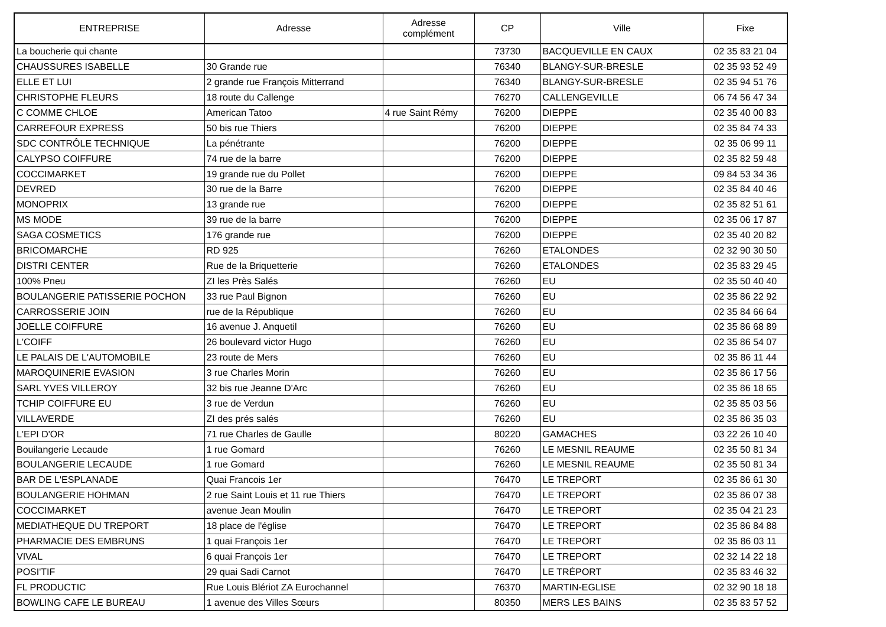| ENTREPRISE | Adresse | Adresse complément | CP | Ville | Fixe |
| --- | --- | --- | --- | --- | --- |
| La boucherie qui chante | | | 73730 | BACQUEVILLE EN CAUX | 02 35 83 21 04 |
| CHAUSSURES ISABELLE | 30 Grande rue | | 76340 | BLANGY-SUR-BRESLE | 02 35 93 52 49 |
| ELLE ET LUI | 2 grande rue François Mitterrand | | 76340 | BLANGY-SUR-BRESLE | 02 35 94 51 76 |
| CHRISTOPHE FLEURS | 18 route du Callenge | | 76270 | CALLENGEVILLE | 06 74 56 47 34 |
| C COMME CHLOE | American Tatoo | 4 rue Saint Rémy | 76200 | DIEPPE | 02 35 40 00 83 |
| CARREFOUR EXPRESS | 50 bis rue Thiers | | 76200 | DIEPPE | 02 35 84 74 33 |
| SDC CONTRÔLE TECHNIQUE | La pénétrante | | 76200 | DIEPPE | 02 35 06 99 11 |
| CALYPSO COIFFURE | 74 rue de la barre | | 76200 | DIEPPE | 02 35 82 59 48 |
| COCCIMARKET | 19 grande rue du Pollet | | 76200 | DIEPPE | 09 84 53 34 36 |
| DEVRED | 30 rue de la Barre | | 76200 | DIEPPE | 02 35 84 40 46 |
| MONOPRIX | 13 grande rue | | 76200 | DIEPPE | 02 35 82 51 61 |
| MS MODE | 39 rue de la barre | | 76200 | DIEPPE | 02 35 06 17 87 |
| SAGA COSMETICS | 176 grande rue | | 76200 | DIEPPE | 02 35 40 20 82 |
| BRICOMARCHE | RD 925 | | 76260 | ETALONDES | 02 32 90 30 50 |
| DISTRI CENTER | Rue de la Briquetterie | | 76260 | ETALONDES | 02 35 83 29 45 |
| 100% Pneu | ZI les Près Salés | | 76260 | EU | 02 35 50 40 40 |
| BOULANGERIE PATISSERIE POCHON | 33 rue Paul Bignon | | 76260 | EU | 02 35 86 22 92 |
| CARROSSERIE JOIN | rue de la République | | 76260 | EU | 02 35 84 66 64 |
| JOELLE COIFFURE | 16 avenue J. Anquetil | | 76260 | EU | 02 35 86 68 89 |
| L'COIFF | 26 boulevard victor Hugo | | 76260 | EU | 02 35 86 54 07 |
| LE PALAIS DE L'AUTOMOBILE | 23 route de Mers | | 76260 | EU | 02 35 86 11 44 |
| MAROQUINERIE EVASION | 3 rue Charles Morin | | 76260 | EU | 02 35 86 17 56 |
| SARL YVES VILLEROY | 32 bis rue Jeanne D'Arc | | 76260 | EU | 02 35 86 18 65 |
| TCHIP COIFFURE EU | 3 rue de Verdun | | 76260 | EU | 02 35 85 03 56 |
| VILLAVERDE | ZI des prés salés | | 76260 | EU | 02 35 86 35 03 |
| L'EPI D'OR | 71 rue Charles de Gaulle | | 80220 | GAMACHES | 03 22 26 10 40 |
| Bouilangerie Lecaude | 1 rue Gomard | | 76260 | LE MESNIL REAUME | 02 35 50 81 34 |
| BOULANGERIE LECAUDE | 1 rue Gomard | | 76260 | LE MESNIL REAUME | 02 35 50 81 34 |
| BAR DE L'ESPLANADE | Quai Francois 1er | | 76470 | LE TREPORT | 02 35 86 61 30 |
| BOULANGERIE HOHMAN | 2 rue Saint Louis et 11 rue Thiers | | 76470 | LE TREPORT | 02 35 86 07 38 |
| COCCIMARKET | avenue Jean Moulin | | 76470 | LE TREPORT | 02 35 04 21 23 |
| MEDIATHEQUE DU TREPORT | 18 place de l'église | | 76470 | LE TREPORT | 02 35 86 84 88 |
| PHARMACIE DES EMBRUNS | 1 quai François 1er | | 76470 | LE TREPORT | 02 35 86 03 11 |
| VIVAL | 6 quai François 1er | | 76470 | LE TREPORT | 02 32 14 22 18 |
| POSI'TIF | 29 quai Sadi Carnot | | 76470 | LE TRÉPORT | 02 35 83 46 32 |
| FL PRODUCTIC | Rue Louis Blériot ZA Eurochannel | | 76370 | MARTIN-EGLISE | 02 32 90 18 18 |
| BOWLING CAFE LE BUREAU | 1 avenue des Villes Sœurs | | 80350 | MERS LES BAINS | 02 35 83 57 52 |